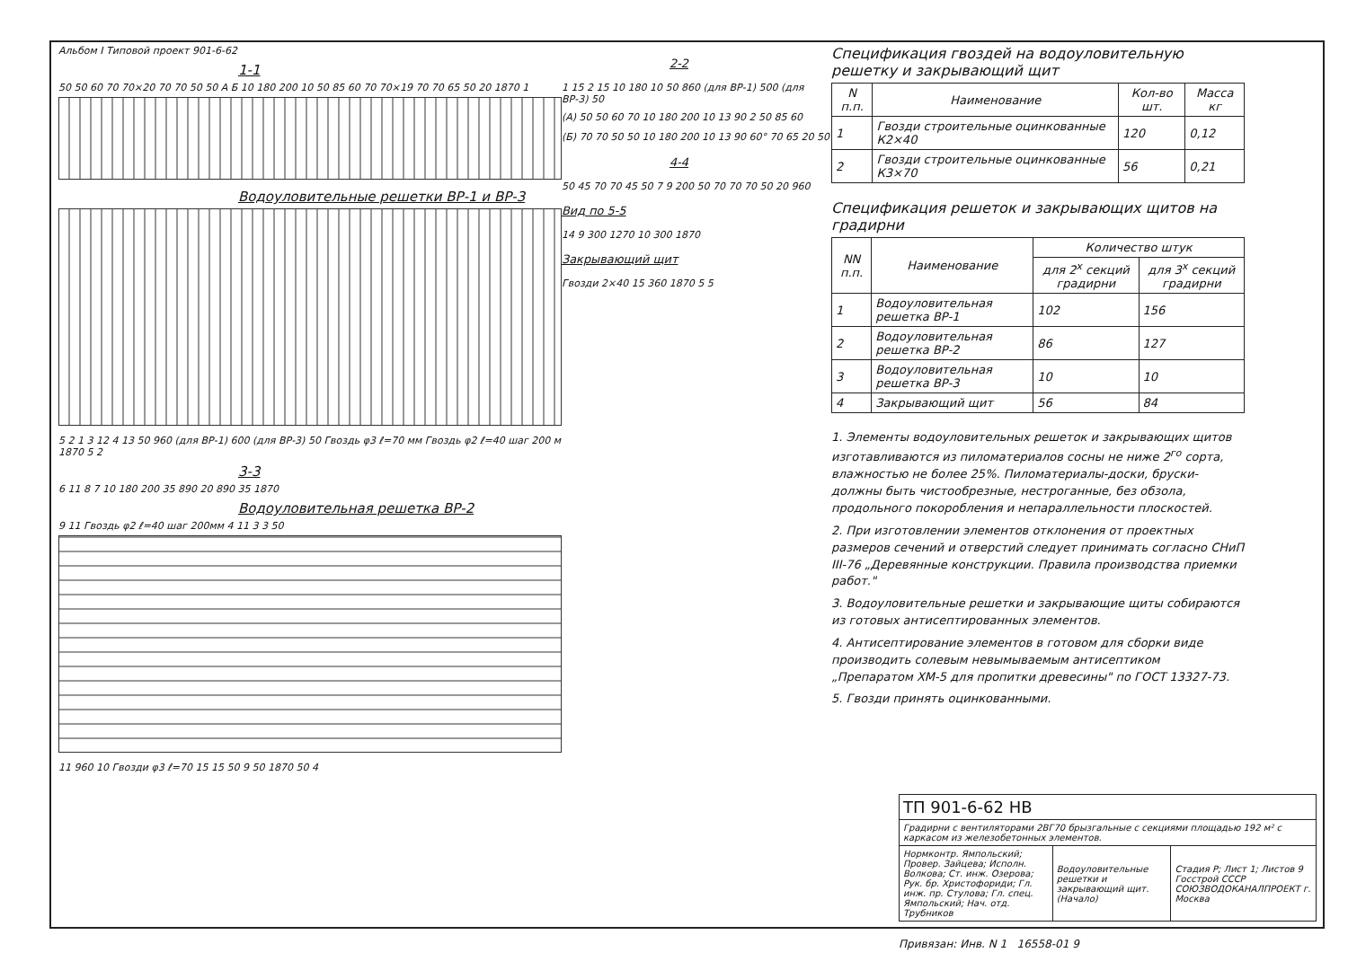Альбом I Типовой проект 901-6-62
1-1
50 50 60 70 70×20 70 70 50 50 А Б 10 180 200 10 50 85 60 70 70×19 70 70 65 50 20 1870 1
Водоуловительные решетки ВР-1 и ВР-3
5 2 1 3 12 4 13 50 960 (для ВР-1) 600 (для ВР-3) 50 Гвоздь φ3 ℓ=70 мм Гвоздь φ2 ℓ=40 шаг 200 м 1870 5 2
3-3
6 11 8 7 10 180 200 35 890 20 890 35 1870
Водоуловительная решетка ВР-2
9 11 Гвоздь φ2 ℓ=40 шаг 200мм 4 11 3 3 50
11 960 10 Гвозди φ3 ℓ=70 15 15 50 9 50 1870 50 4
2-2
1 15 2 15 10 180 10 50 860 (для ВР-1) 500 (для ВР-3) 50
(А) 50 50 60 70 10 180 200 10 13 90 2 50 85 60
(Б) 70 70 50 50 10 180 200 10 13 90 60° 70 65 20 50
4-4
50 45 70 70 45 50 7 9 200 50 70 70 70 50 20 960
Вид по 5-5
14 9 300 1270 10 300 1870
Закрывающий щит
Гвозди 2×40 15 360 1870 5 5
Спецификация гвоздей на водоуловительную решетку и закрывающий щит
| N п.п. | Наименование | Кол-во шт. | Масса кг |
| --- | --- | --- | --- |
| 1 | Гвозди строительные оцинкованные К2×40 | 120 | 0,12 |
| 2 | Гвозди строительные оцинкованные К3×70 | 56 | 0,21 |
Спецификация решеток и закрывающих щитов на градирни
| NN п.п. | Наименование | Количество штук | |
| --- | --- | --- | --- |
| | | для 2<sup>х</sup> секций градирни | для 3<sup>х</sup> секций градирни |
| 1 | Водоуловительная решетка ВР-1 | 102 | 156 |
| 2 | Водоуловительная решетка ВР-2 | 86 | 127 |
| 3 | Водоуловительная решетка ВР-3 | 10 | 10 |
| 4 | Закрывающий щит | 56 | 84 |
1. Элементы водоуловительных решеток и закрывающих щитов изготавливаются из пиломатериалов сосны не ниже 2<sup>го</sup> сорта, влажностью не более 25%. Пиломатериалы-доски, бруски- должны быть чистообрезные, нестроганные, без обзола, продольного покоробления и непараллельности плоскостей.
2. При изготовлении элементов отклонения от проектных размеров сечений и отверстий следует принимать согласно СНиП III-76 „Деревянные конструкции. Правила производства приемки работ."
3. Водоуловительные решетки и закрывающие щиты собираются из готовых антисептированных элементов.
4. Антисептирование элементов в готовом для сборки виде производить солевым невымываемым антисептиком „Препаратом ХМ-5 для пропитки древесины" по ГОСТ 13327-73.
5. Гвозди принять оцинкованными.
| ТП 901-6-62 НВ | | |
| Градирни с вентиляторами 2ВГ70 брызгальные с секциями площадью 192 м² с каркасом из железобетонных элементов. | | |
| Нормконтр. Ямпольский; Провер. Зайцева; Исполн. Волкова; Ст. инж. Озерова; Рук. бр. Христофориди; Гл. инж. пр. Стулова; Гл. спец. Ямпольский; Нач. отд. Трубников | Водоуловительные решетки и закрывающий щит. (Начало) | Стадия Р; Лист 1; Листов 9 Госстрой СССР СОЮЗВОДОКАНАЛПРОЕКТ г. Москва |
Привязан: Инв. N 1 16558-01 9